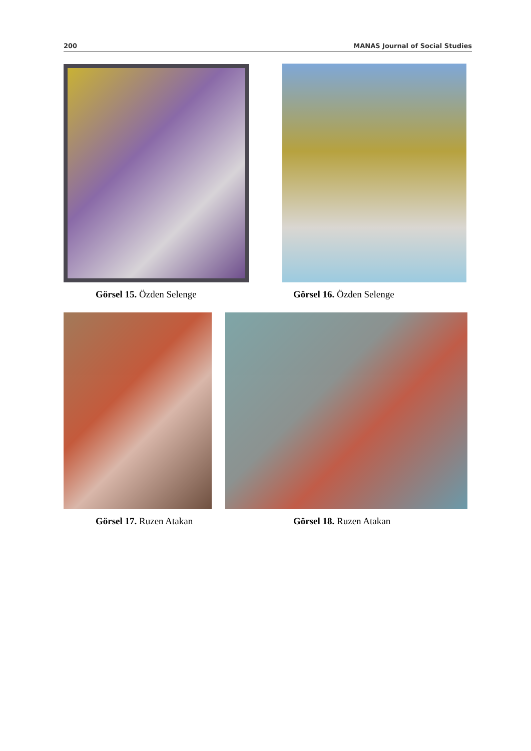200 MANAS Journal of Social Studies
Görsel 15. Özden Selenge Görsel 16. Özden Selenge
Görsel 17. Ruzen Atakan Görsel 18. Ruzen Atakan